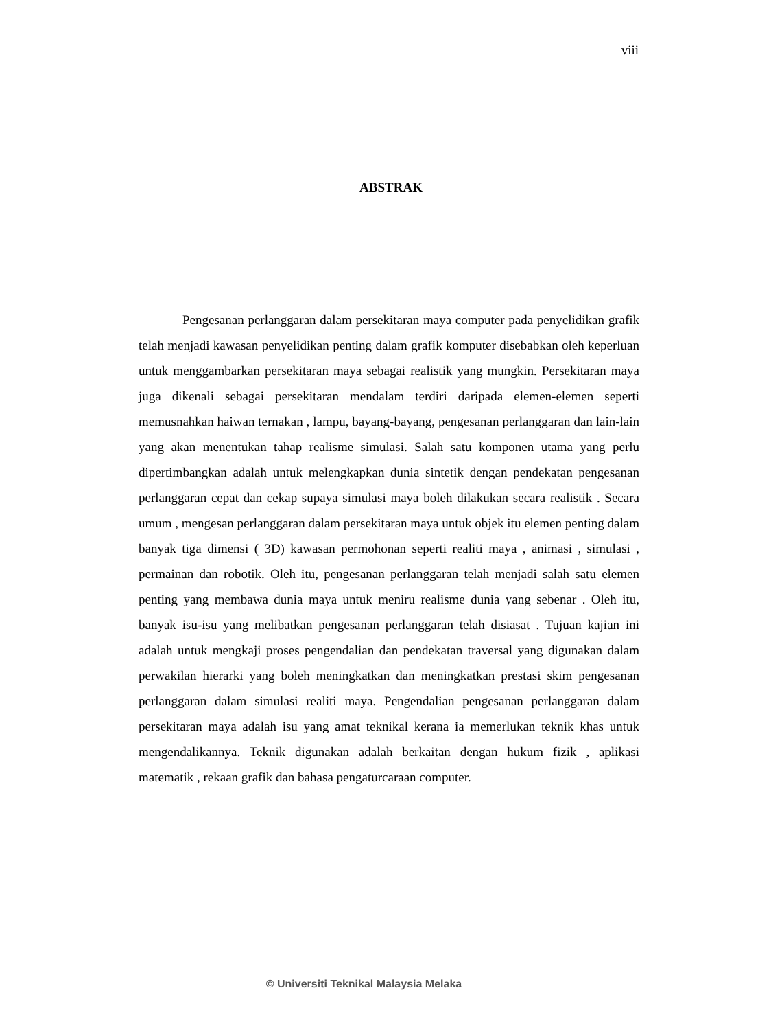viii
ABSTRAK
Pengesanan perlanggaran dalam persekitaran maya computer pada penyelidikan grafik telah menjadi kawasan penyelidikan penting dalam grafik komputer disebabkan oleh keperluan untuk menggambarkan persekitaran maya sebagai realistik yang mungkin. Persekitaran maya juga dikenali sebagai persekitaran mendalam terdiri daripada elemen-elemen seperti memusnahkan haiwan ternakan , lampu, bayang-bayang, pengesanan perlanggaran dan lain-lain yang akan menentukan tahap realisme simulasi. Salah satu komponen utama yang perlu dipertimbangkan adalah untuk melengkapkan dunia sintetik dengan pendekatan pengesanan perlanggaran cepat dan cekap supaya simulasi maya boleh dilakukan secara realistik . Secara umum , mengesan perlanggaran dalam persekitaran maya untuk objek itu elemen penting dalam banyak tiga dimensi ( 3D) kawasan permohonan seperti realiti maya , animasi , simulasi , permainan dan robotik. Oleh itu, pengesanan perlanggaran telah menjadi salah satu elemen penting yang membawa dunia maya untuk meniru realisme dunia yang sebenar . Oleh itu, banyak isu-isu yang melibatkan pengesanan perlanggaran telah disiasat . Tujuan kajian ini adalah untuk mengkaji proses pengendalian dan pendekatan traversal yang digunakan dalam perwakilan hierarki yang boleh meningkatkan dan meningkatkan prestasi skim pengesanan perlanggaran dalam simulasi realiti maya. Pengendalian pengesanan perlanggaran dalam persekitaran maya adalah isu yang amat teknikal kerana ia memerlukan teknik khas untuk mengendalikannya. Teknik digunakan adalah berkaitan dengan hukum fizik , aplikasi matematik , rekaan grafik dan bahasa pengaturcaraan computer.
© Universiti Teknikal Malaysia Melaka